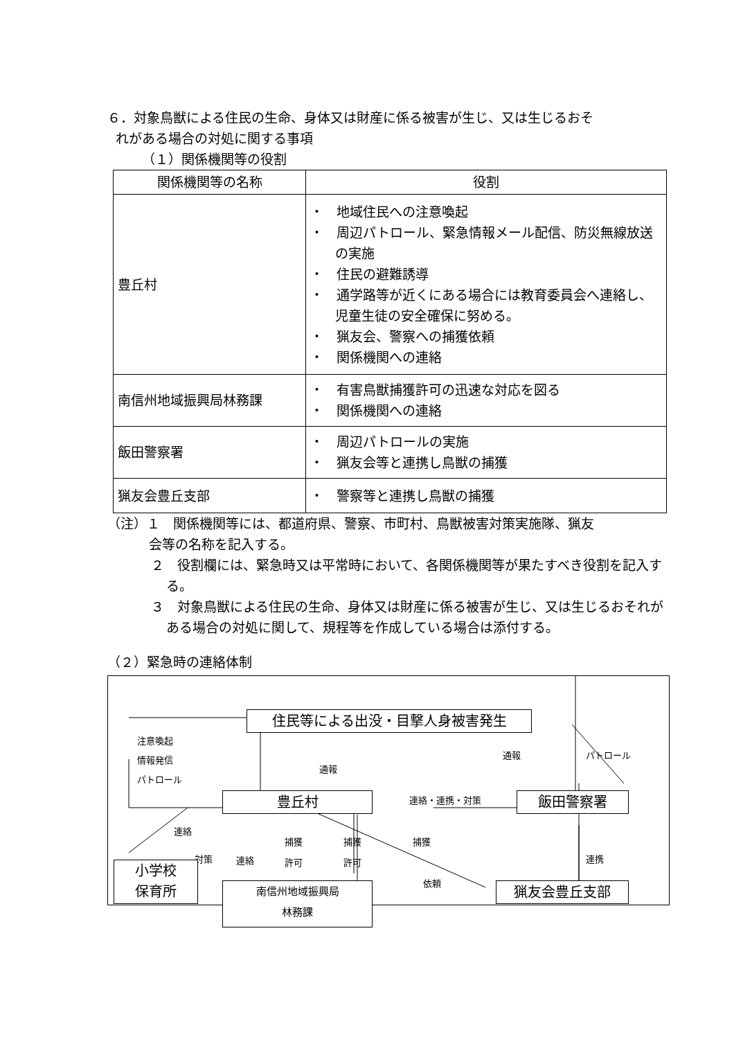６．対象鳥獣による住民の生命、身体又は財産に係る被害が生じ、又は生じるおそ
れがある場合の対処に関する事項
（１）関係機関等の役割
| 関係機関等の名称 | 役割 |
| --- | --- |
| 豊丘村 | ・ 地域住民への注意喚起 ・ 周辺パトロール、緊急情報メール配信、防災無線放送の実施 ・ 住民の避難誘導 ・ 通学路等が近くにある場合には教育委員会へ連絡し、児童生徒の安全確保に努める。 ・ 猟友会、警察への捕獲依頼 ・ 関係機関への連絡 |
| 南信州地域振興局林務課 | ・ 有害鳥獣捕獲許可の迅速な対応を図る ・ 関係機関への連絡 |
| 飯田警察署 | ・ 周辺パトロールの実施 ・ 猟友会等と連携し鳥獣の捕獲 |
| 猟友会豊丘支部 | ・ 警察等と連携し鳥獣の捕獲 |
（注）１　関係機関等には、都道府県、警察、市町村、鳥獣被害対策実施隊、猟友
会等の名称を記入する。
２　役割欄には、緊急時又は平常時において、各関係機関等が果たすべき役割を記入する。
３　対象鳥獣による住民の生命、身体又は財産に係る被害が生じ、又は生じるおそれがある場合の対処に関して、規程等を作成している場合は添付する。
（２）緊急時の連絡体制
住民等による出没・目撃人身被害発生
注意喚起
情報発信
パトロール
通報
通報 パトロール
豊丘村 連絡・連携・対策 飯田警察署
連絡
対策 連絡
捕獲
許可
捕獲
許可
捕獲
依頼
連携
小学校
保育所
南信州地域振興局
林務課
猟友会豊丘支部